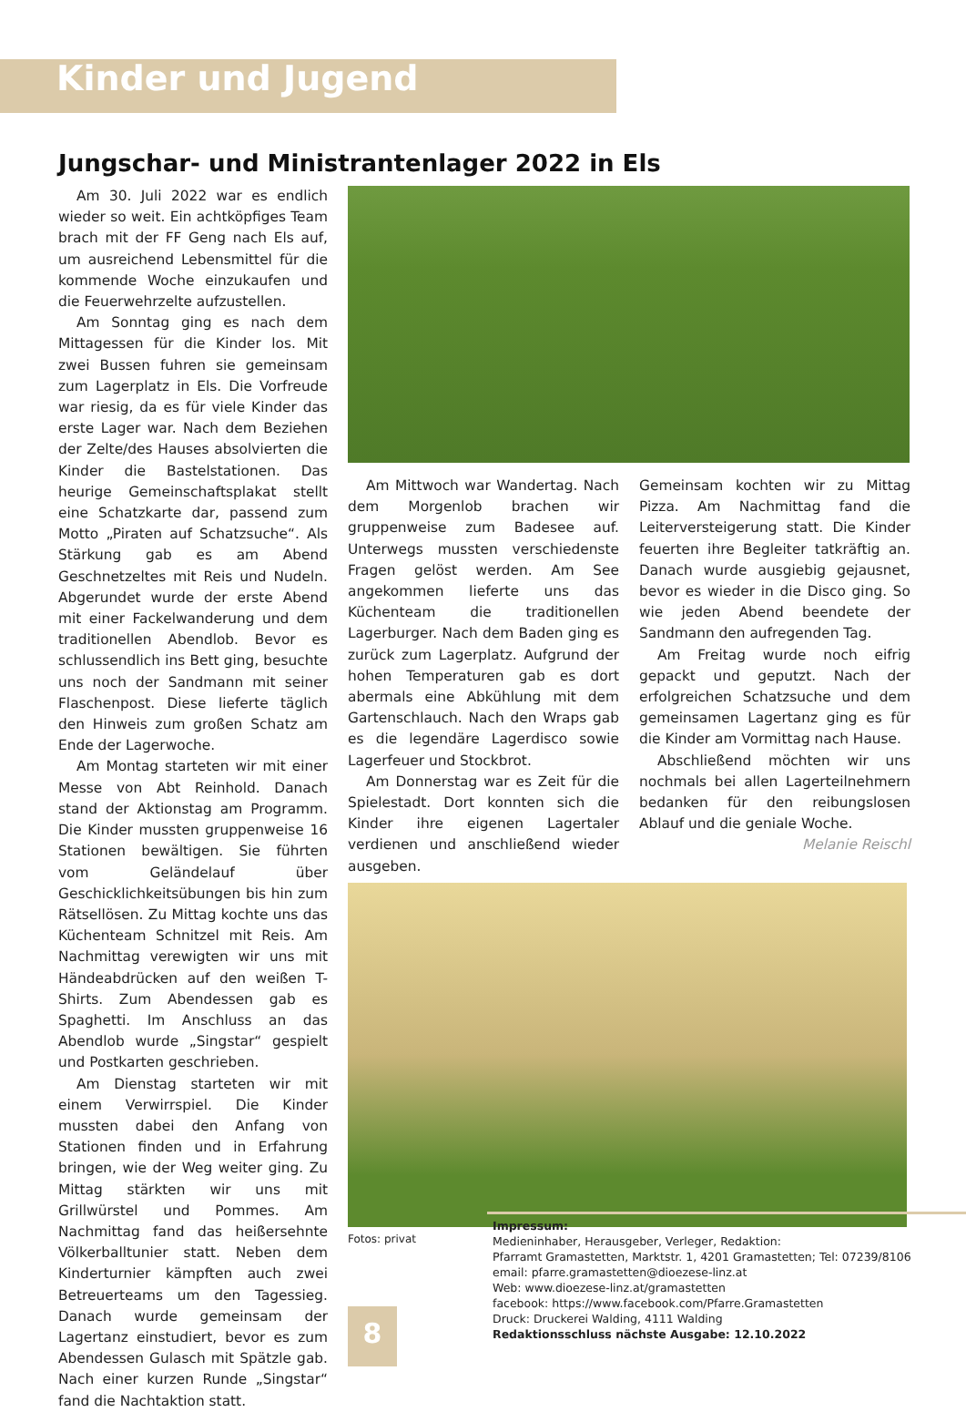Kinder und Jugend
Jungschar- und Ministrantenlager 2022 in Els
Am 30. Juli 2022 war es endlich wieder so weit. Ein achtköpfiges Team brach mit der FF Geng nach Els auf, um ausreichend Lebensmittel für die kommende Woche einzukaufen und die Feuerwehrzelte aufzustellen.
Am Sonntag ging es nach dem Mittagessen für die Kinder los. Mit zwei Bussen fuhren sie gemeinsam zum Lagerplatz in Els. Die Vorfreude war riesig, da es für viele Kinder das erste Lager war. Nach dem Beziehen der Zelte/des Hauses absolvierten die Kinder die Bastelstationen. Das heurige Gemeinschaftsplakat stellt eine Schatzkarte dar, passend zum Motto „Piraten auf Schatzsuche“. Als Stärkung gab es am Abend Geschnetzeltes mit Reis und Nudeln. Abgerundet wurde der erste Abend mit einer Fackelwanderung und dem traditionellen Abendlob. Bevor es schlussendlich ins Bett ging, besuchte uns noch der Sandmann mit seiner Flaschenpost. Diese lieferte täglich den Hinweis zum großen Schatz am Ende der Lagerwoche.
Am Montag starteten wir mit einer Messe von Abt Reinhold. Danach stand der Aktionstag am Programm. Die Kinder mussten gruppenweise 16 Stationen bewältigen. Sie führten vom Geländelauf über Geschicklichkeitsübungen bis hin zum Rätsellösen. Zu Mittag kochte uns das Küchenteam Schnitzel mit Reis. Am Nachmittag verewigten wir uns mit Händeabdrücken auf den weißen T-Shirts. Zum Abendessen gab es Spaghetti. Im Anschluss an das Abendlob wurde „Singstar“ gespielt und Postkarten geschrieben.
Am Dienstag starteten wir mit einem Verwirrspiel. Die Kinder mussten dabei den Anfang von Stationen finden und in Erfahrung bringen, wie der Weg weiter ging. Zu Mittag stärkten wir uns mit Grillwürstel und Pommes. Am Nachmittag fand das heißersehnte Völkerballtunier statt. Neben dem Kinderturnier kämpften auch zwei Betreuerteams um den Tagessieg. Danach wurde gemeinsam der Lagertanz einstudiert, bevor es zum Abendessen Gulasch mit Spätzle gab. Nach einer kurzen Runde „Singstar“ fand die Nachtaktion statt.
Am Mittwoch war Wandertag. Nach dem Morgenlob brachen wir gruppenweise zum Badesee auf. Unterwegs mussten verschiedenste Fragen gelöst werden. Am See angekommen lieferte uns das Küchenteam die traditionellen Lagerburger. Nach dem Baden ging es zurück zum Lagerplatz. Aufgrund der hohen Temperaturen gab es dort abermals eine Abkühlung mit dem Gartenschlauch. Nach den Wraps gab es die legendäre Lagerdisco sowie Lagerfeuer und Stockbrot.
Am Donnerstag war es Zeit für die Spielestadt. Dort konnten sich die Kinder ihre eigenen Lagertaler verdienen und anschließend wieder ausgeben.
Gemeinsam kochten wir zu Mittag Pizza. Am Nachmittag fand die Leiterversteigerung statt. Die Kinder feuerten ihre Begleiter tatkräftig an. Danach wurde ausgiebig gejausnet, bevor es wieder in die Disco ging. So wie jeden Abend beendete der Sandmann den aufregenden Tag.
Am Freitag wurde noch eifrig gepackt und geputzt. Nach der erfolgreichen Schatzsuche und dem gemeinsamen Lagertanz ging es für die Kinder am Vormittag nach Hause.
Abschließend möchten wir uns nochmals bei allen Lagerteilnehmern bedanken für den reibungslosen Ablauf und die geniale Woche.
Melanie Reischl
Fotos: privat
Impressum:
Medieninhaber, Herausgeber, Verleger, Redaktion:
Pfarramt Gramastetten, Marktstr. 1, 4201 Gramastetten; Tel: 07239/8106
email: pfarre.gramastetten@dioezese-linz.at
Web: www.dioezese-linz.at/gramastetten
facebook: https://www.facebook.com/Pfarre.Gramastetten
Druck: Druckerei Walding, 4111 Walding
Redaktionsschluss nächste Ausgabe: 12.10.2022
8